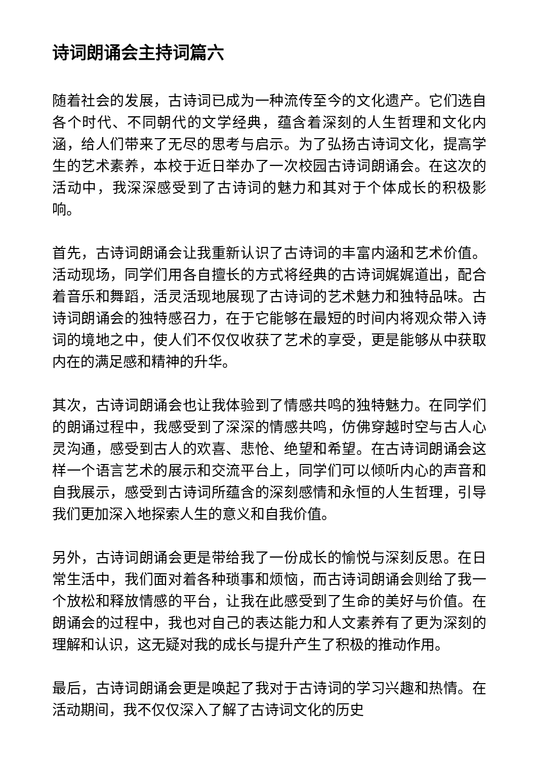诗词朗诵会主持词篇六
随着社会的发展，古诗词已成为一种流传至今的文化遗产。它们选自各个时代、不同朝代的文学经典，蕴含着深刻的人生哲理和文化内涵，给人们带来了无尽的思考与启示。为了弘扬古诗词文化，提高学生的艺术素养，本校于近日举办了一次校园古诗词朗诵会。在这次的活动中，我深深感受到了古诗词的魅力和其对于个体成长的积极影响。
首先，古诗词朗诵会让我重新认识了古诗词的丰富内涵和艺术价值。活动现场，同学们用各自擅长的方式将经典的古诗词娓娓道出，配合着音乐和舞蹈，活灵活现地展现了古诗词的艺术魅力和独特品味。古诗词朗诵会的独特感召力，在于它能够在最短的时间内将观众带入诗词的境地之中，使人们不仅仅收获了艺术的享受，更是能够从中获取内在的满足感和精神的升华。
其次，古诗词朗诵会也让我体验到了情感共鸣的独特魅力。在同学们的朗诵过程中，我感受到了深深的情感共鸣，仿佛穿越时空与古人心灵沟通，感受到古人的欢喜、悲怆、绝望和希望。在古诗词朗诵会这样一个语言艺术的展示和交流平台上，同学们可以倾听内心的声音和自我展示，感受到古诗词所蕴含的深刻感情和永恒的人生哲理，引导我们更加深入地探索人生的意义和自我价值。
另外，古诗词朗诵会更是带给我了一份成长的愉悦与深刻反思。在日常生活中，我们面对着各种琐事和烦恼，而古诗词朗诵会则给了我一个放松和释放情感的平台，让我在此感受到了生命的美好与价值。在朗诵会的过程中，我也对自己的表达能力和人文素养有了更为深刻的理解和认识，这无疑对我的成长与提升产生了积极的推动作用。
最后，古诗词朗诵会更是唤起了我对于古诗词的学习兴趣和热情。在活动期间，我不仅仅深入了解了古诗词文化的历史